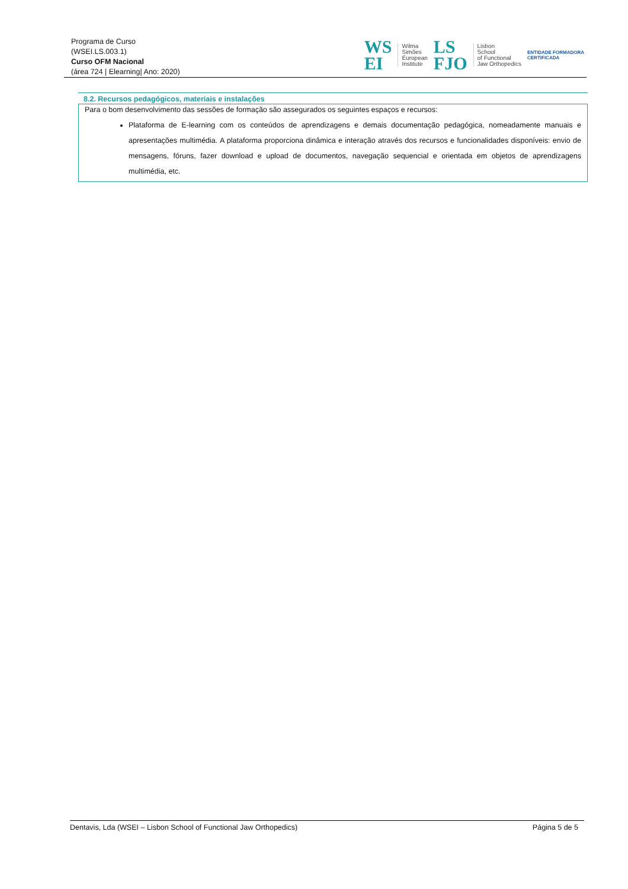Programa de Curso
(WSEI.LS.003.1)
Curso OFM Nacional
(área 724 | Elearning| Ano: 2020)
WS
EI
Wilma
Simões
European
Institute
LS
FJO
Lisbon
School
of Functional
Jaw Orthopedics
ENTIDADE FORMADORA
CERTIFICADA
8.2. Recursos pedagógicos, materiais e instalações
Para o bom desenvolvimento das sessões de formação são assegurados os seguintes espaços e recursos:
Plataforma de E-learning com os conteúdos de aprendizagens e demais documentação pedagógica, nomeadamente manuais e apresentações multimédia. A plataforma proporciona dinâmica e interação através dos recursos e funcionalidades disponíveis: envio de mensagens, fóruns, fazer download e upload de documentos, navegação sequencial e orientada em objetos de aprendizagens multimédia, etc.
Dentavis, Lda (WSEI – Lisbon School of Functional Jaw Orthopedics) Página 5 de 5